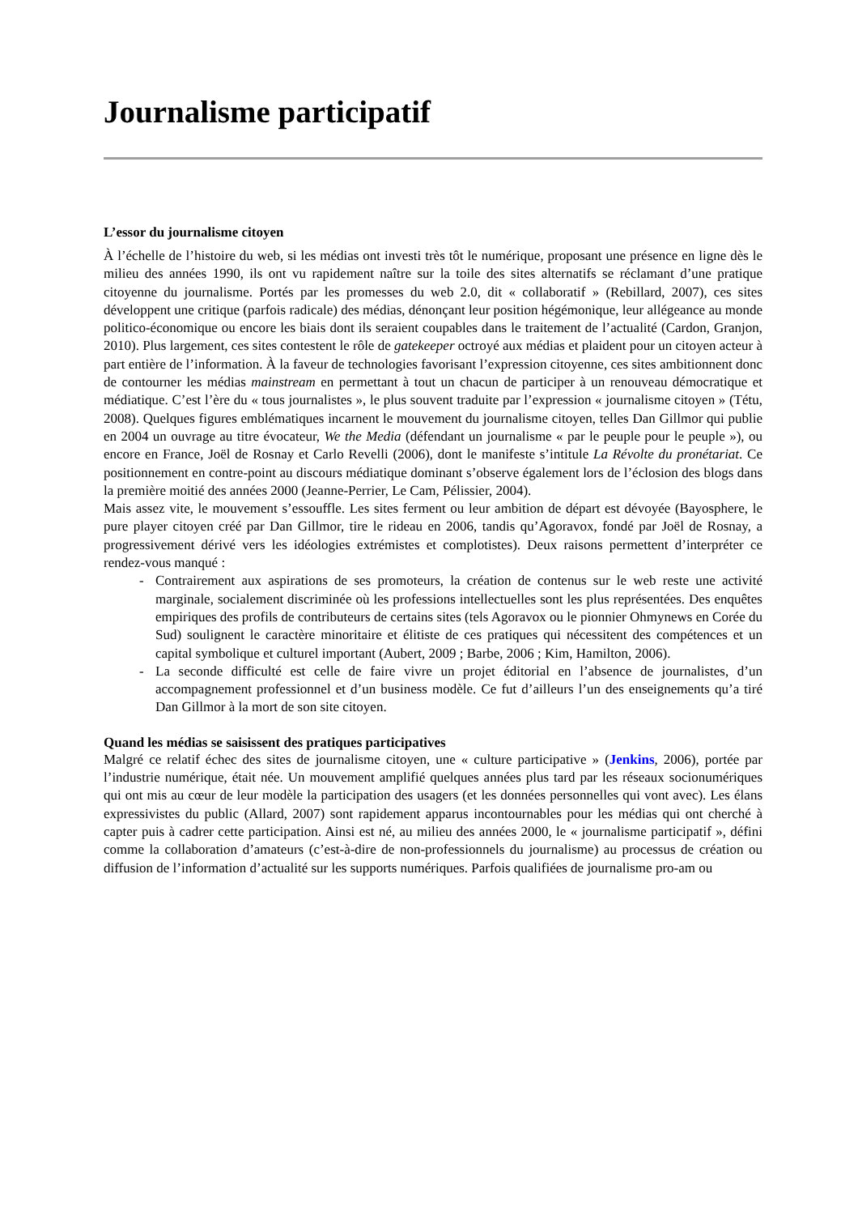Journalisme participatif
L’essor du journalisme citoyen
À l’échelle de l’histoire du web, si les médias ont investi très tôt le numérique, proposant une présence en ligne dès le milieu des années 1990, ils ont vu rapidement naître sur la toile des sites alternatifs se réclamant d’une pratique citoyenne du journalisme. Portés par les promesses du web 2.0, dit « collaboratif » (Rebillard, 2007), ces sites développent une critique (parfois radicale) des médias, dénonçant leur position hégémonique, leur allégeance au monde politico-économique ou encore les biais dont ils seraient coupables dans le traitement de l’actualité (Cardon, Granjon, 2010). Plus largement, ces sites contestent le rôle de gatekeeper octroyé aux médias et plaident pour un citoyen acteur à part entière de l’information. À la faveur de technologies favorisant l’expression citoyenne, ces sites ambitionnent donc de contourner les médias mainstream en permettant à tout un chacun de participer à un renouveau démocratique et médiatique. C’est l’ère du « tous journalistes », le plus souvent traduite par l’expression « journalisme citoyen » (Tétu, 2008). Quelques figures emblématiques incarnent le mouvement du journalisme citoyen, telles Dan Gillmor qui publie en 2004 un ouvrage au titre évocateur, We the Media (défendant un journalisme « par le peuple pour le peuple »), ou encore en France, Joël de Rosnay et Carlo Revelli (2006), dont le manifeste s’intitule La Révolte du pronétariat. Ce positionnement en contre-point au discours médiatique dominant s’observe également lors de l’éclosion des blogs dans la première moitié des années 2000 (Jeanne-Perrier, Le Cam, Pélissier, 2004).
Mais assez vite, le mouvement s’essouffle. Les sites ferment ou leur ambition de départ est dévoyée (Bayosphere, le pure player citoyen créé par Dan Gillmor, tire le rideau en 2006, tandis qu’Agoravox, fondé par Joël de Rosnay, a progressivement dérivé vers les idéologies extrémistes et complotistes). Deux raisons permettent d’interpréter ce rendez-vous manqué :
- Contrairement aux aspirations de ses promoteurs, la création de contenus sur le web reste une activité marginale, socialement discriminée où les professions intellectuelles sont les plus représentées. Des enquêtes empiriques des profils de contributeurs de certains sites (tels Agoravox ou le pionnier Ohmynews en Corée du Sud) soulignent le caractère minoritaire et élitiste de ces pratiques qui nécessitent des compétences et un capital symbolique et culturel important (Aubert, 2009 ; Barbe, 2006 ; Kim, Hamilton, 2006).
- La seconde difficulté est celle de faire vivre un projet éditorial en l’absence de journalistes, d’un accompagnement professionnel et d’un business modèle. Ce fut d’ailleurs l’un des enseignements qu’a tiré Dan Gillmor à la mort de son site citoyen.
Quand les médias se saisissent des pratiques participatives
Malgré ce relatif échec des sites de journalisme citoyen, une « culture participative » (Jenkins, 2006), portée par l’industrie numérique, était née. Un mouvement amplifié quelques années plus tard par les réseaux socionumériques qui ont mis au cœur de leur modèle la participation des usagers (et les données personnelles qui vont avec). Les élans expressivistes du public (Allard, 2007) sont rapidement apparus incontournables pour les médias qui ont cherché à capter puis à cadrer cette participation. Ainsi est né, au milieu des années 2000, le « journalisme participatif », défini comme la collaboration d’amateurs (c’est-à-dire de non-professionnels du journalisme) au processus de création ou diffusion de l’information d’actualité sur les supports numériques. Parfois qualifiées de journalisme pro-am ou